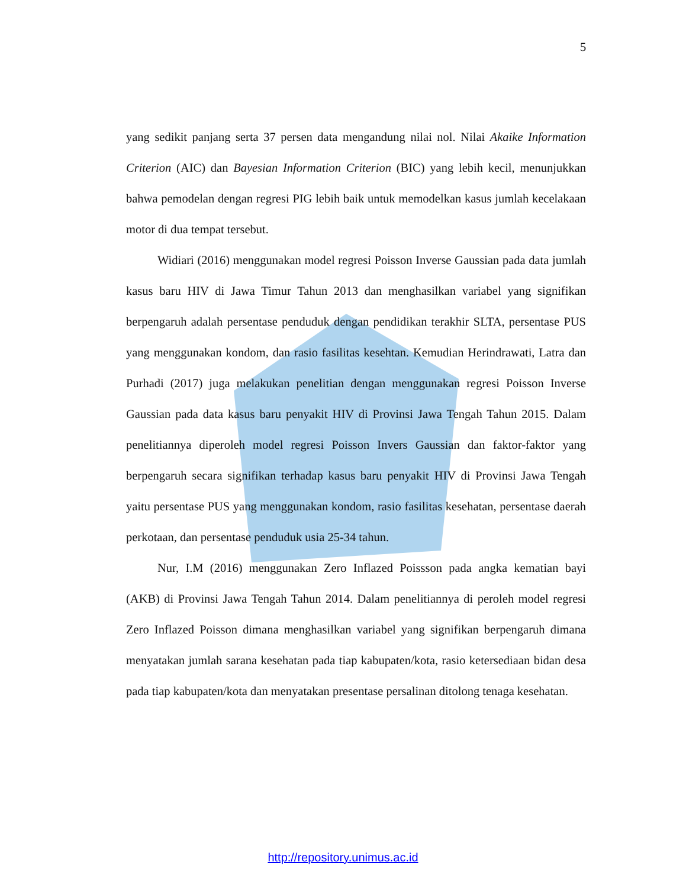5
yang sedikit panjang serta 37 persen data mengandung nilai nol. Nilai Akaike Information Criterion (AIC) dan Bayesian Information Criterion (BIC) yang lebih kecil, menunjukkan bahwa pemodelan dengan regresi PIG lebih baik untuk memodelkan kasus jumlah kecelakaan motor di dua tempat tersebut.
Widiari (2016) menggunakan model regresi Poisson Inverse Gaussian pada data jumlah kasus baru HIV di Jawa Timur Tahun 2013 dan menghasilkan variabel yang signifikan berpengaruh adalah persentase penduduk dengan pendidikan terakhir SLTA, persentase PUS yang menggunakan kondom, dan rasio fasilitas kesehtan. Kemudian Herindrawati, Latra dan Purhadi (2017) juga melakukan penelitian dengan menggunakan regresi Poisson Inverse Gaussian pada data kasus baru penyakit HIV di Provinsi Jawa Tengah Tahun 2015. Dalam penelitiannya diperoleh model regresi Poisson Invers Gaussian dan faktor-faktor yang berpengaruh secara signifikan terhadap kasus baru penyakit HIV di Provinsi Jawa Tengah yaitu persentase PUS yang menggunakan kondom, rasio fasilitas kesehatan, persentase daerah perkotaan, dan persentase penduduk usia 25-34 tahun.
Nur, I.M (2016) menggunakan Zero Inflazed Poissson pada angka kematian bayi (AKB) di Provinsi Jawa Tengah Tahun 2014. Dalam penelitiannya di peroleh model regresi Zero Inflazed Poisson dimana menghasilkan variabel yang signifikan berpengaruh dimana menyatakan jumlah sarana kesehatan pada tiap kabupaten/kota, rasio ketersediaan bidan desa pada tiap kabupaten/kota dan menyatakan presentase persalinan ditolong tenaga kesehatan.
http://repository.unimus.ac.id